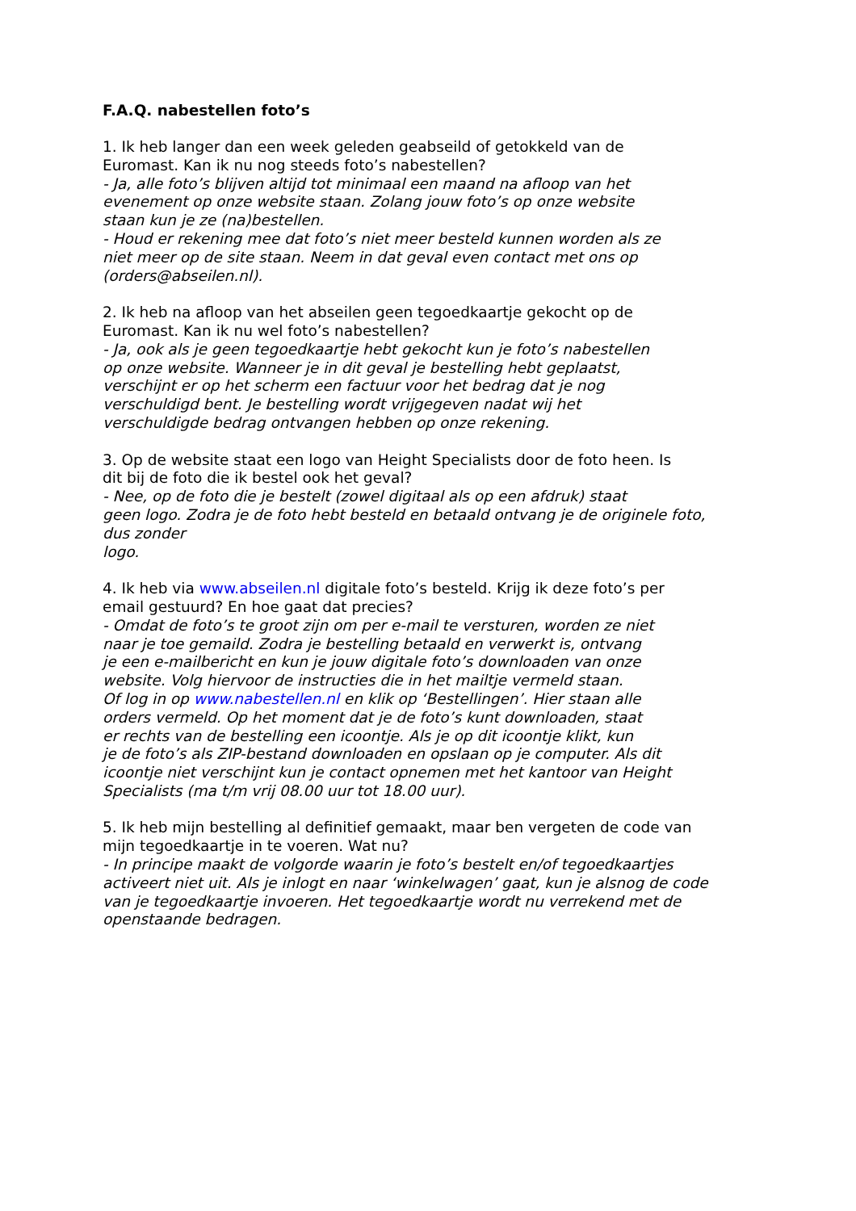F.A.Q. nabestellen foto’s
1. Ik heb langer dan een week geleden geabseild of getokkeld van de
Euromast. Kan ik nu nog steeds foto’s nabestellen?
- Ja, alle foto’s blijven altijd tot minimaal een maand na afloop van het
evenement op onze website staan. Zolang jouw foto’s op onze website
staan kun je ze (na)bestellen.
- Houd er rekening mee dat foto’s niet meer besteld kunnen worden als ze
niet meer op de site staan. Neem in dat geval even contact met ons op
(orders@abseilen.nl).
2. Ik heb na afloop van het abseilen geen tegoedkaartje gekocht op de
Euromast. Kan ik nu wel foto’s nabestellen?
- Ja, ook als je geen tegoedkaartje hebt gekocht kun je foto’s nabestellen
op onze website. Wanneer je in dit geval je bestelling hebt geplaatst,
verschijnt er op het scherm een factuur voor het bedrag dat je nog
verschuldigd bent. Je bestelling wordt vrijgegeven nadat wij het
verschuldigde bedrag ontvangen hebben op onze rekening.
3. Op de website staat een logo van Height Specialists door de foto heen. Is
dit bij de foto die ik bestel ook het geval?
- Nee, op de foto die je bestelt (zowel digitaal als op een afdruk) staat
geen logo. Zodra je de foto hebt besteld en betaald ontvang je de originele foto,
dus zonder
logo.
4. Ik heb via www.abseilen.nl digitale foto’s besteld. Krijg ik deze foto’s per
email gestuurd? En hoe gaat dat precies?
- Omdat de foto’s te groot zijn om per e-mail te versturen, worden ze niet
naar je toe gemaild. Zodra je bestelling betaald en verwerkt is, ontvang
je een e-mailbericht en kun je jouw digitale foto’s downloaden van onze
website. Volg hiervoor de instructies die in het mailtje vermeld staan.
Of log in op www.nabestellen.nl en klik op ‘Bestellingen’. Hier staan alle
orders vermeld. Op het moment dat je de foto’s kunt downloaden, staat
er rechts van de bestelling een icoontje. Als je op dit icoontje klikt, kun
je de foto’s als ZIP-bestand downloaden en opslaan op je computer. Als dit
icoontje niet verschijnt kun je contact opnemen met het kantoor van Height
Specialists (ma t/m vrij 08.00 uur tot 18.00 uur).
5. Ik heb mijn bestelling al definitief gemaakt, maar ben vergeten de code van
mijn tegoedkaartje in te voeren. Wat nu?
- In principe maakt de volgorde waarin je foto’s bestelt en/of tegoedkaartjes
activeert niet uit. Als je inlogt en naar ‘winkelwagen’ gaat, kun je alsnog de code
van je tegoedkaartje invoeren. Het tegoedkaartje wordt nu verrekend met de
openstaande bedragen.